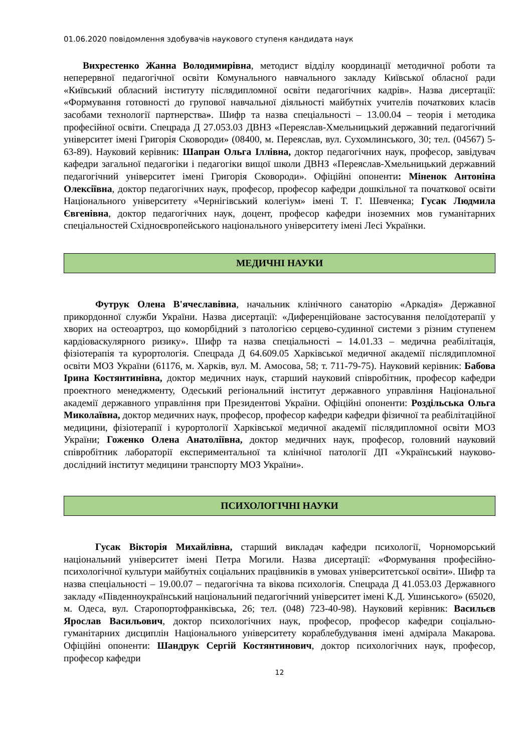01.06.2020 повідомлення здобувачів наукового ступеня кандидата наук
Вихрестенко Жанна Володимирівна, методист відділу координації методичної роботи та неперервної педагогічної освіти Комунального навчального закладу Київської обласної ради «Київський обласний інституту післядипломної освіти педагогічних кадрів». Назва дисертації: «Формування готовності до групової навчальної діяльності майбутніх учителів початкових класів засобами технології партнерства». Шифр та назва спеціальності – 13.00.04 – теорія і методика професійної освіти. Спецрада Д 27.053.03 ДВНЗ «Переяслав-Хмельницький державний педагогічний університет імені Григорія Сковороди» (08400, м. Переяслав, вул. Сухомлинського, 30; тел. (04567) 5-63-89). Науковий керівник: Шапран Ольга Іллівна, доктор педагогічних наук, професор, завідувач кафедри загальної педагогіки і педагогіки вищої школи ДВНЗ «Переяслав-Хмельницький державний педагогічний університет імені Григорія Сковороди». Офіційні опоненти: Міненок Антоніна Олексіївна, доктор педагогічних наук, професор, професор кафедри дошкільної та початкової освіти Національного університету «Чернігівський колегіум» імені Т. Г. Шевченка; Гусак Людмила Євгенівна, доктор педагогічних наук, доцент, професор кафедри іноземних мов гуманітарних спеціальностей Східноєвропейського національного університету імені Лесі Українки.
МЕДИЧНІ НАУКИ
Футрук Олена В'ячеславівна, начальник клінічного санаторію «Аркадія» Державної прикордонної служби України. Назва дисертації: «Диференційоване застосування пелоїдотерапії у хворих на остеоартроз, що коморбідний з патологією серцево-судинної системи з різним ступенем кардіоваскулярного ризику». Шифр та назва спеціальності – 14.01.33 – медична реабілітація, фізіотерапія та курортологія. Спецрада Д 64.609.05 Харківської медичної академії післядипломної освіти МОЗ України (61176, м. Харків, вул. М. Амосова, 58; т. 711-79-75). Науковий керівник: Бабова Ірина Костянтинівна, доктор медичних наук, старший науковий співробітник, професор кафедри проектного менеджменту, Одеський регіональний інститут державного управління Національної академії державного управління при Президентові України. Офіційні опоненти: Роздільська Ольга Миколаївна, доктор медичних наук, професор, професор кафедри кафедри фізичної та реабілітаційної медицини, фізіотерапії і курортології Харківської медичної академії післядипломної освіти МОЗ України; Гоженко Олена Анатоліївна, доктор медичних наук, професор, головний науковий співробітник лабораторії експериментальної та клінічної патології ДП «Український науково-дослідний інститут медицини транспорту МОЗ України».
ПСИХОЛОГІЧНІ НАУКИ
Гусак Вікторія Михайлівна, старший викладач кафедри психології, Чорноморський національний університет імені Петра Могили. Назва дисертації: «Формування професійно-психологічної культури майбутніх соціальних працівників в умовах університетської освіти». Шифр та назва спеціальності – 19.00.07 – педагогічна та вікова психологія. Спецрада Д 41.053.03 Державного закладу «Південноукраїнський національний педагогічний університет імені К.Д. Ушинського» (65020, м. Одеса, вул. Старопортофранківська, 26; тел. (048) 723-40-98). Науковий керівник: Васильєв Ярослав Васильович, доктор психологічних наук, професор, професор кафедри соціально-гуманітарних дисциплін Національного університету кораблебудування імені адмірала Макарова. Офіційні опоненти: Шандрук Сергій Костянтинович, доктор психологічних наук, професор, професор кафедри
12